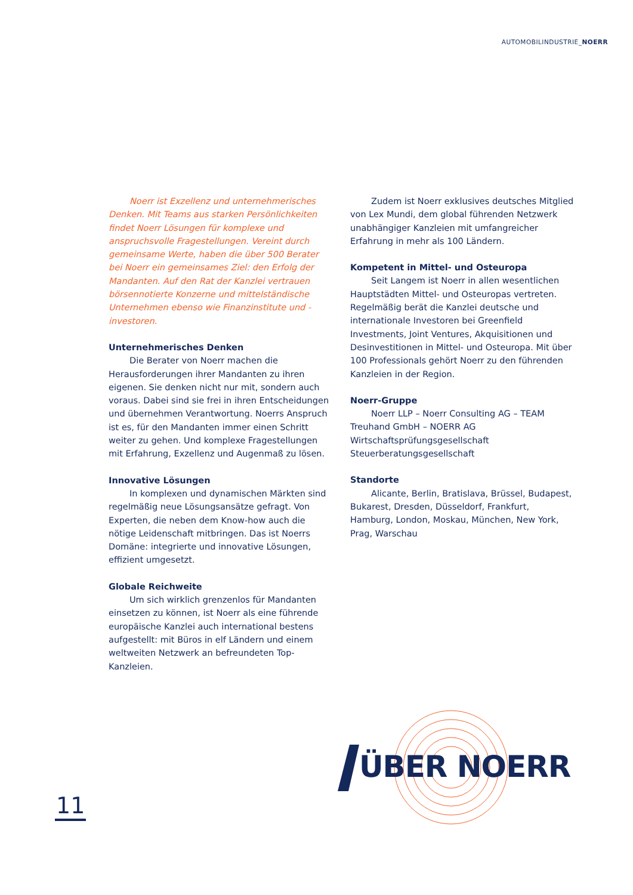AUTOMOBILINDUSTRIE_NOERR
Noerr ist Exzellenz und unternehmerisches Denken. Mit Teams aus starken Persönlichkeiten findet Noerr Lösungen für komplexe und anspruchsvolle Fragestellungen. Vereint durch gemeinsame Werte, haben die über 500 Berater bei Noerr ein gemeinsames Ziel: den Erfolg der Mandanten. Auf den Rat der Kanzlei vertrauen börsennotierte Konzerne und mittelständische Unternehmen ebenso wie Finanzinstitute und -investoren.
Unternehmerisches Denken
Die Berater von Noerr machen die Herausforderungen ihrer Mandanten zu ihren eigenen. Sie denken nicht nur mit, sondern auch voraus. Dabei sind sie frei in ihren Entscheidungen und übernehmen Verantwortung. Noerrs Anspruch ist es, für den Mandanten immer einen Schritt weiter zu gehen. Und komplexe Fragestellungen mit Erfahrung, Exzellenz und Augenmaß zu lösen.
Innovative Lösungen
In komplexen und dynamischen Märkten sind regelmäßig neue Lösungsansätze gefragt. Von Experten, die neben dem Know-how auch die nötige Leidenschaft mitbringen. Das ist Noerrs Domäne: integrierte und innovative Lösungen, effizient umgesetzt.
Globale Reichweite
Um sich wirklich grenzenlos für Mandanten einsetzen zu können, ist Noerr als eine führende europäische Kanzlei auch international bestens aufgestellt: mit Büros in elf Ländern und einem weltweiten Netzwerk an befreundeten Top-Kanzleien.
Zudem ist Noerr exklusives deutsches Mitglied von Lex Mundi, dem global führenden Netzwerk unabhängiger Kanzleien mit umfangreicher Erfahrung in mehr als 100 Ländern.
Kompetent in Mittel- und Osteuropa
Seit Langem ist Noerr in allen wesentlichen Hauptstädten Mittel- und Osteuropas vertreten. Regelmäßig berät die Kanzlei deutsche und internationale Investoren bei Greenfield Investments, Joint Ventures, Akquisitionen und Desinvestitionen in Mittel- und Osteuropa. Mit über 100 Professionals gehört Noerr zu den führenden Kanzleien in der Region.
Noerr-Gruppe
Noerr LLP – Noerr Consulting AG – TEAM Treuhand GmbH – NOERR AG Wirtschaftsprüfungsgesellschaft Steuerberatungsgesellschaft
Standorte
Alicante, Berlin, Bratislava, Brüssel, Budapest, Bukarest, Dresden, Düsseldorf, Frankfurt, Hamburg, London, Moskau, München, New York, Prag, Warschau
ÜBER NOERR
11